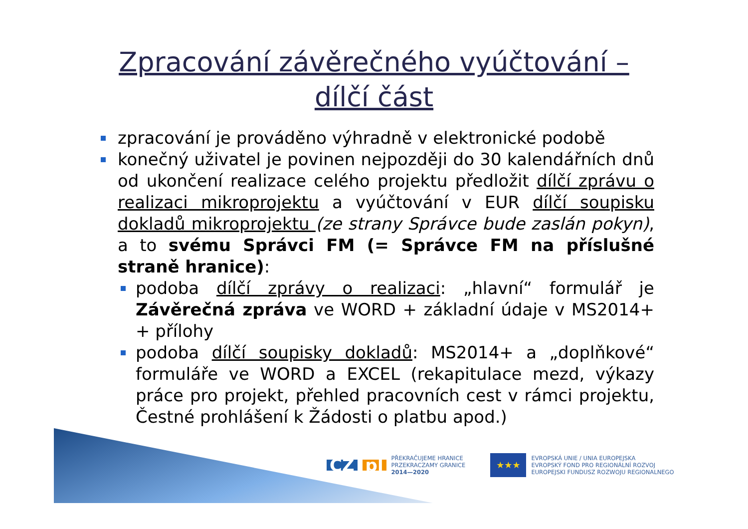Zpracování závěrečného vyúčtování –
dílčí část
zpracování je prováděno výhradně v elektronické podobě
konečný uživatel je povinen nejpozději do 30 kalendářních dnů od ukončení realizace celého projektu předložit dílčí zprávu o realizaci mikroprojektu a vyúčtování v EUR dílčí soupisku dokladů mikroprojektu (ze strany Správce bude zaslán pokyn), a to svému Správci FM (= Správce FM na příslušné straně hranice):
podoba dílčí zprávy o realizaci: „hlavní“ formulář je Závěrečná zpráva ve WORD + základní údaje v MS2014+ + přílohy
podoba dílčí soupisky dokladů: MS2014+ a „doplňkové“ formuláře ve WORD a EXCEL (rekapitulace mezd, výkazy práce pro projekt, přehled pracovních cest v rámci projektu, Čestné prohlášení k Žádosti o platbu apod.)
CZ pl
PŘEKRAČUJEME HRANICE
PRZEKRACZAMY GRANICE
2014—2020
★★★
EVROPSKÁ UNIE / UNIA EUROPEJSKA
EVROPSKÝ FOND PRO REGIONÁLNÍ ROZVOJ
EUROPEJSKI FUNDUSZ ROZWOJU REGIONALNEGO